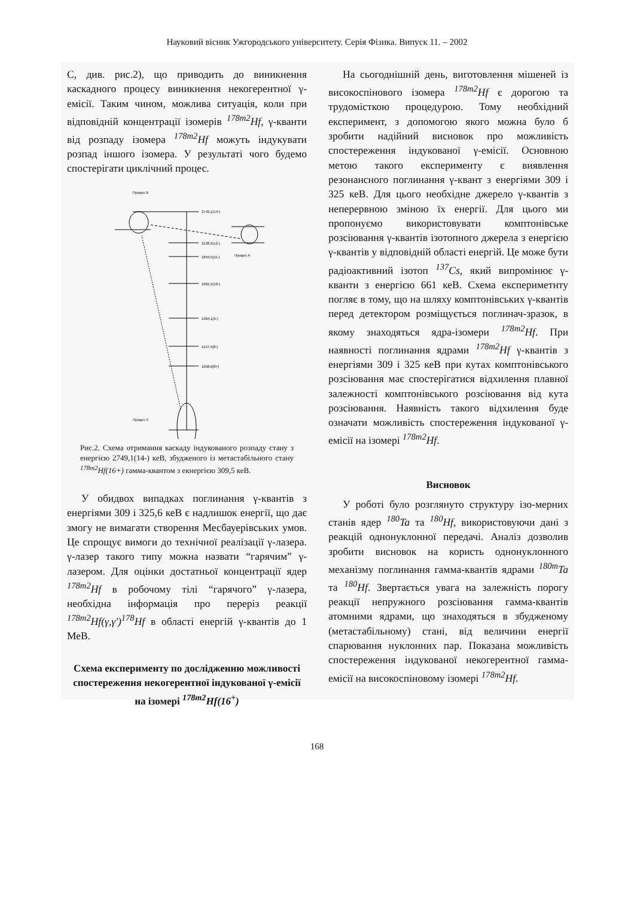Науковий вісник Ужгородського університету. Серія Фізика. Випуск 11. – 2002
С, див. рис.2), що приводить до виникнення каскадного процесу виникнення некогерентної γ-емісії. Таким чином, можлива ситуація, коли при відповідній концентрації ізомерів <sup>178m2</sup>Hf, γ-кванти від розпаду ізомера <sup>178m2</sup>Hf можуть індукувати розпад іншого ізомера. У результаті чого будемо спостерігати циклічний процес.
Процес В
2749,1(14-)
Процес А
2136,5(12-)
1859,5(11-)
1601,5(10-)
1364,1(9-)
1147,4(8-)
1058,6(8+)
Процес С
Рис.2. Схема отримання каскаду індукованого розпаду стану з енергією 2749,1(14-) кеВ, збудженого із метастабільного стану <sup>178m2</sup>Hf(16+) гамма-квантом з екнергією 309,5 кеВ.
У обидвох випадках поглинання γ-квантів з енергіями 309 і 325,6 кеВ є надлишок енергії, що дає змогу не вимагати створення Месбауерівських умов. Це спрощує вимоги до технічної реалізації γ-лазера. γ-лазер такого типу можна назвати “гарячим” γ-лазером. Для оцінки достатньої концентрації ядер <sup>178m2</sup>Hf в робочому тілі “гарячого” γ-лазера, необхідна інформація про переріз реакції <sup>178m2</sup>Hf(γ,γ')<sup>178</sup>Hf в області енергій γ-квантів до 1 МеВ.
Схема експерименту по дослідженню можливості спостереження некогерентної індукованої γ-емісії на ізомері <sup>178m2</sup>Hf(16<sup>+</sup>)
На сьогоднішній день, виготовлення мішеней із високоспінового ізомера <sup>178m2</sup>Hf є дорогою та трудомісткою процедурою. Тому необхідний експеримент, з допомогою якого можна було б зробити надійний висновок про можливість спостереження індукованої γ-емісії. Основною метою такого експерименту є виявлення резонансного поглинання γ-квант з енергіями 309 і 325 кеВ. Для цього необхідне джерело γ-квантів з неперервною зміною їх енергії. Для цього ми пропонуємо використовувати комптонівське розсіювання γ-квантів ізотопного джерела з енергією γ-квантів у відповідній області енергій. Це може бути радіоактивний ізотоп <sup>137</sup>Cs, який випромінює γ-кванти з енергією 661 кеВ. Схема експериметнту погляє в тому, що на шляху комптонівських γ-квантів перед детектором розміщується поглинач-зразок, в якому знаходяться ядра-ізомери <sup>178m2</sup>Hf. При наявності поглинання ядрами <sup>178m2</sup>Hf γ-квантів з енергіями 309 і 325 кеВ при кутах комптонівського розсіювання має спостерігатися відхилення плавної залежності комптонівського розсіювання від кута розсіювання. Наявність такого відхилення буде означати можливість спостереження індукованої γ-емісії на ізомері <sup>178m2</sup>Hf.
Висновок
У роботі було розглянуто структуру ізо-мерних станів ядер <sup>180</sup>Ta та <sup>180</sup>Hf, використовуючи дані з реакцій однонуклонної передачі. Аналіз дозволив зробити висновок на користь однонуклонного механізму поглинання гамма-квантів ядрами <sup>180m</sup>Ta та <sup>180</sup>Hf. Звертається увага на залежність порогу реакції непружного розсіювання гамма-квантів атомними ядрами, що знаходяться в збудженому (метастабільному) стані, від величини енергії спарювання нуклонних пар. Показана можливість спостереження індукованої некогерентної гамма-емісії на високоспіновому ізомері <sup>178m2</sup>Hf.
168